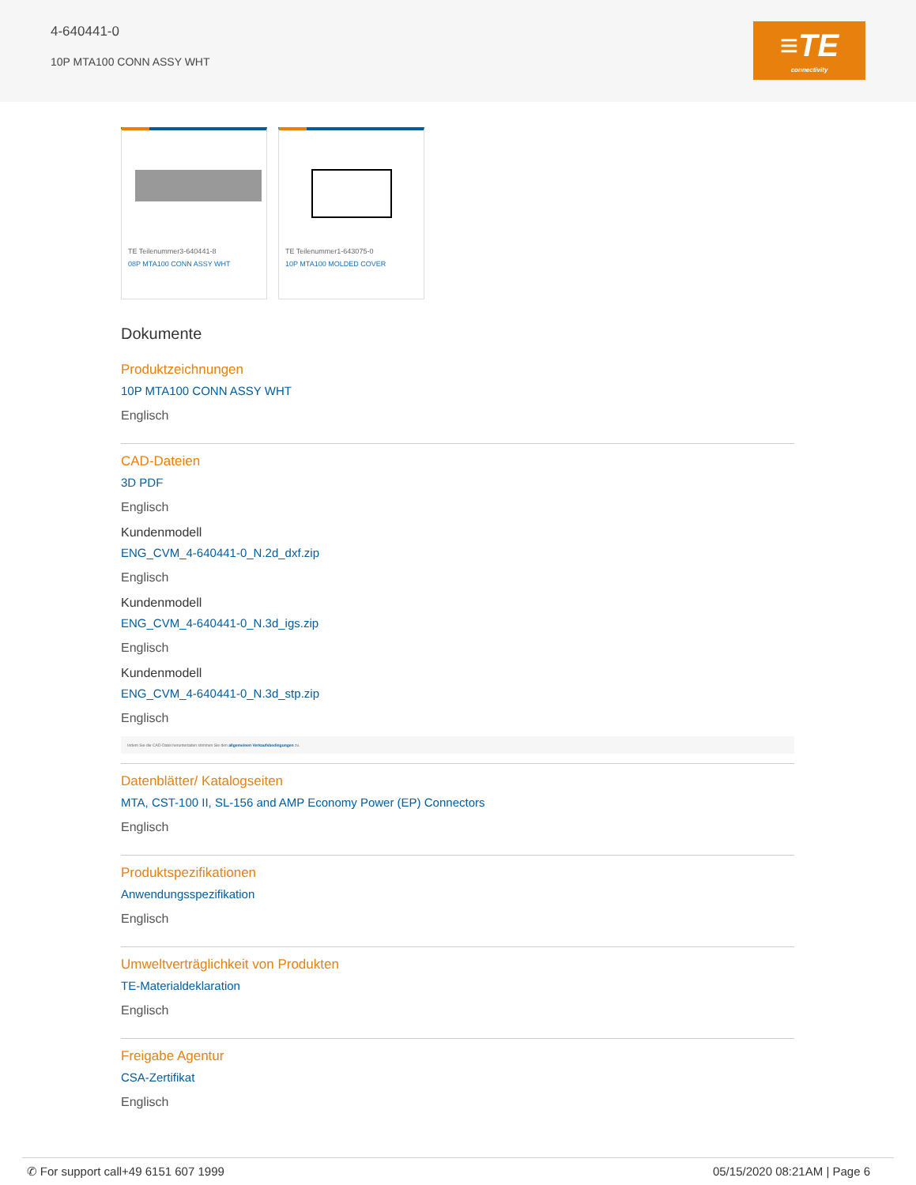4-640441-0
10P MTA100 CONN ASSY WHT
≡TE
connectivity
TE Teilenummer3-640441-8
08P MTA100 CONN ASSY WHT
TE Teilenummer1-643075-0
10P MTA100 MOLDED COVER
Dokumente
Produktzeichnungen
10P MTA100 CONN ASSY WHT
Englisch
CAD-Dateien
3D PDF
Englisch
Kundenmodell
ENG_CVM_4-640441-0_N.2d_dxf.zip
Englisch
Kundenmodell
ENG_CVM_4-640441-0_N.3d_igs.zip
Englisch
Kundenmodell
ENG_CVM_4-640441-0_N.3d_stp.zip
Englisch
Indem Sie die CAD-Datei herunterladen stimmen Sie den allgemeinen Verkaufsbedingungen zu.
Datenblätter/ Katalogseiten
MTA, CST-100 II, SL-156 and AMP Economy Power (EP) Connectors
Englisch
Produktspezifikationen
Anwendungsspezifikation
Englisch
Umweltverträglichkeit von Produkten
TE-Materialdeklaration
Englisch
Freigabe Agentur
CSA-Zertifikat
Englisch
✆ For support call+49 6151 607 1999 05/15/2020 08:21AM | Page 6